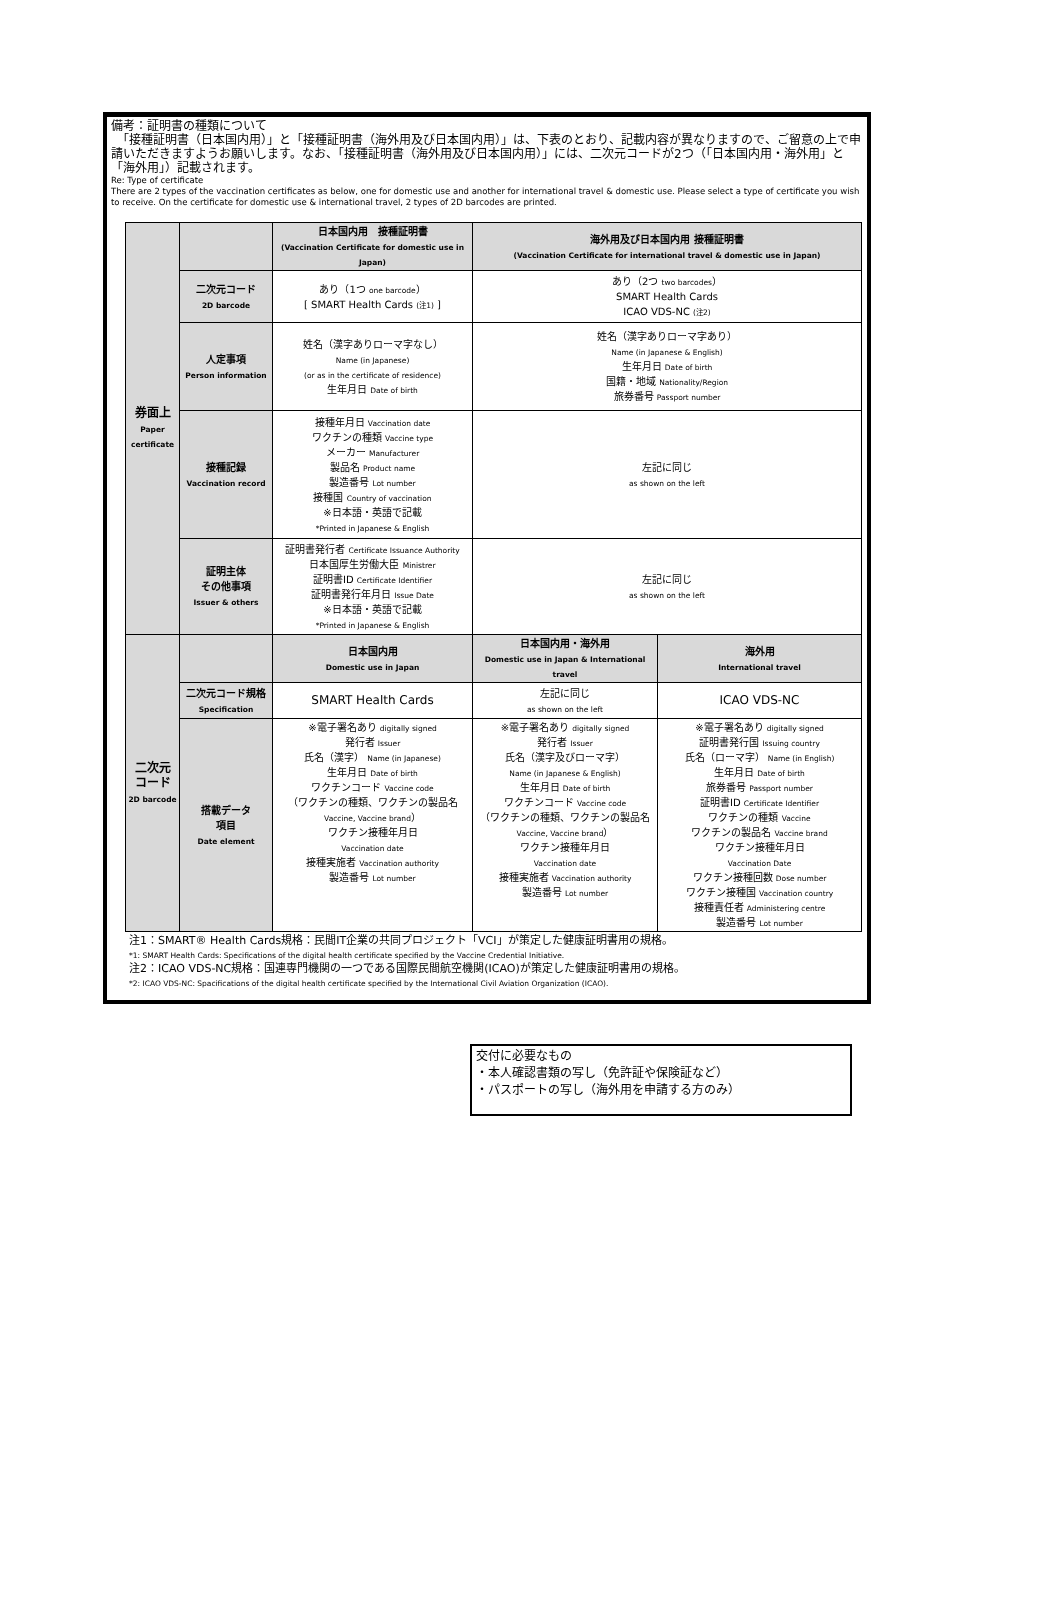備考：証明書の種類について
　「接種証明書（日本国内用）」と「接種証明書（海外用及び日本国内用）」は、下表のとおり、記載内容が異なりますので、ご留意の上で申請いただきますようお願いします。なお、「接種証明書（海外用及び日本国内用）」には、二次元コードが2つ（「日本国内用・海外用」と「海外用」）記載されます。
Re: Type of certificate
There are 2 types of the vaccination certificates as below, one for domestic use and another for international travel & domestic use. Please select a type of certificate you wish to receive. On the certificate for domestic use & international travel, 2 types of 2D barcodes are printed.
| 券面上 Paper certificate | | 日本国内用 接種証明書 (Vaccination Certificate for domestic use in Japan) | 海外用及び日本国内用 接種証明書 (Vaccination Certificate for international travel & domestic use in Japan) | |
| | 二次元コード 2D barcode | あり（1つ one barcode ） [ SMART Health Cards (注1) ] | あり（2つ two barcodes ） SMART Health Cards ICAO VDS-NC (注2) | |
| | 人定事項 Person information | 姓名（漢字ありローマ字なし） Name (in Japanese) (or as in the certificate of residence) 生年月日 Date of birth | 姓名（漢字ありローマ字あり） Name (in Japanese & English) 生年月日 Date of birth 国籍・地域 Nationality/Region 旅券番号 Passport number | |
| | 接種記録 Vaccination record | 接種年月日 Vaccination date ワクチンの種類 Vaccine type メーカー Manufacturer 製品名 Product name 製造番号 Lot number 接種国 Country of vaccination ※日本語・英語で記載 *Printed in Japanese & English | 左記に同じ as shown on the left | |
| | 証明主体 その他事項 Issuer & others | 証明書発行者 Certificate Issuance Authority 日本国厚生労働大臣 Ministrer 証明書ID Certificate Identifier 証明書発行年月日 Issue Date ※日本語・英語で記載 *Printed in Japanese & English | 左記に同じ as shown on the left | |
| 二次元 コード 2D barcode | | 日本国内用 Domestic use in Japan | 日本国内用・海外用 Domestic use in Japan & International travel | 海外用 International travel |
| | 二次元コード規格 Specification | SMART Health Cards | 左記に同じ as shown on the left | ICAO VDS-NC |
| | 搭載データ 項目 Date element | ※電子署名あり digitally signed 発行者 Issuer 氏名（漢字） Name (in Japanese) 生年月日 Date of birth ワクチンコード Vaccine code （ワクチンの種類、ワクチンの製品名 Vaccine, Vaccine brand ） ワクチン接種年月日 Vaccination date 接種実施者 Vaccination authority 製造番号 Lot number | ※電子署名あり digitally signed 発行者 Issuer 氏名（漢字及びローマ字） Name (in Japanese & English) 生年月日 Date of birth ワクチンコード Vaccine code （ワクチンの種類、ワクチンの製品名 Vaccine, Vaccine brand ） ワクチン接種年月日 Vaccination date 接種実施者 Vaccination authority 製造番号 Lot number | ※電子署名あり digitally signed 証明書発行国 Issuing country 氏名（ローマ字） Name (in English) 生年月日 Date of birth 旅券番号 Passport number 証明書ID Certificate Identifier ワクチンの種類 Vaccine ワクチンの製品名 Vaccine brand ワクチン接種年月日 Vaccination Date ワクチン接種回数 Dose number ワクチン接種国 Vaccination country 接種責任者 Administering centre 製造番号 Lot number |
注1：SMART® Health Cards規格：民間IT企業の共同プロジェクト「VCI」が策定した健康証明書用の規格。
*1: SMART Health Cards: Specifications of the digital health certificate specified by the Vaccine Credential Initiative.
注2：ICAO VDS-NC規格：国連専門機関の一つである国際民間航空機関(ICAO)が策定した健康証明書用の規格。
*2: ICAO VDS-NC: Spacifications of the digital health certificate specified by the International Civil Aviation Organization (ICAO).
交付に必要なもの
・本人確認書類の写し（免許証や保険証など）
・パスポートの写し（海外用を申請する方のみ）